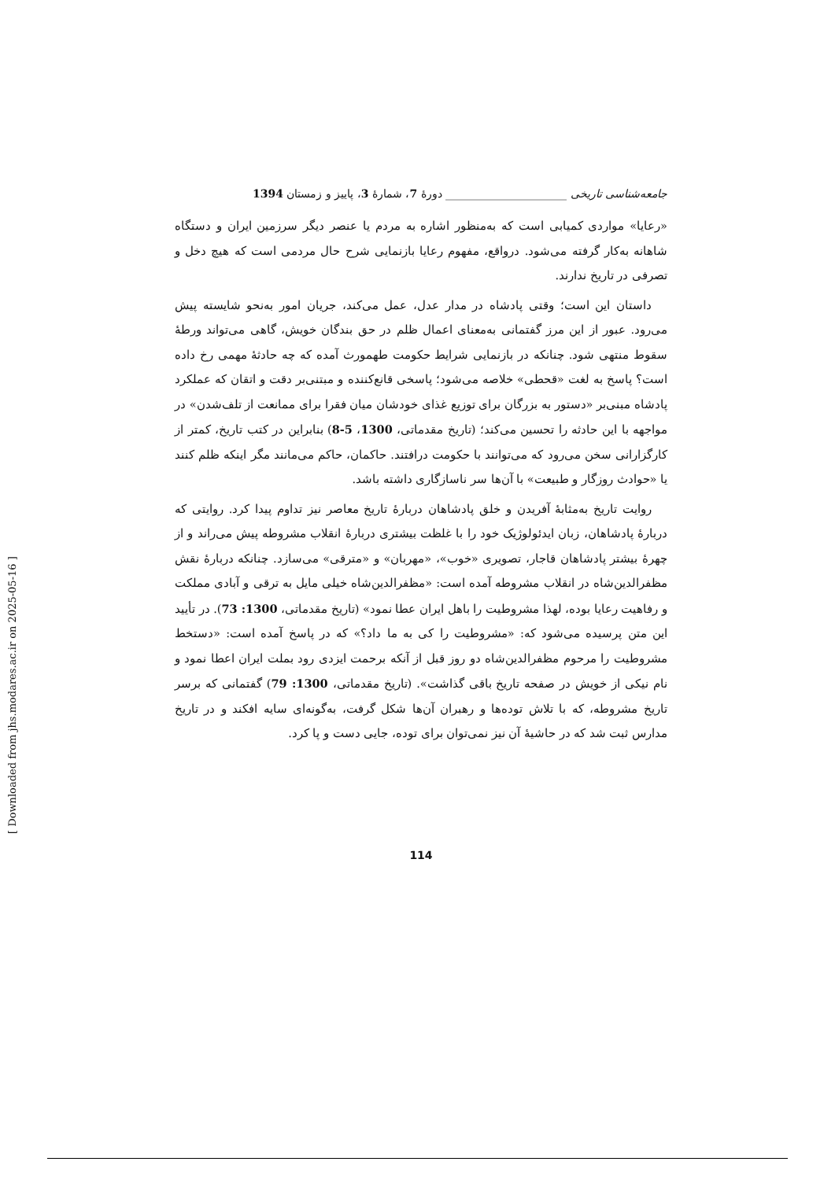جامعه‌شناسی تاریخی ______________________ دورۀ 7، شمارۀ 3، پاییز و زمستان 1394
«رعایا» مواردی کمیابی است که به‌منظور اشاره به مردم یا عنصر دیگر سرزمین ایران و دستگاه شاهانه به‌کار گرفته می‌شود. درواقع، مفهوم رعایا بازنمایی شرح حال مردمی است که هیچ دخل و تصرفی در تاریخ ندارند.
داستان این است؛ وقتی پادشاه در مدار عدل، عمل می‌کند، جریان امور به‌نحو شایسته پیش می‌رود. عبور از این مرز گفتمانی به‌معنای اعمال ظلم در حق بندگان خویش، گاهی می‌تواند ورطۀ سقوط منتهی شود. چنانکه در بازنمایی شرایط حکومت طهمورث آمده که چه حادثۀ مهمی رخ داده است؟ پاسخ به لغت «قحطی» خلاصه می‌شود؛ پاسخی قانع‌کننده و مبتنی‌بر دقت و اتقان که عملکرد پادشاه مبنی‌بر «دستور به بزرگان برای توزیع غذای خودشان میان فقرا برای ممانعت از تلف‌شدن» در مواجهه با این حادثه را تحسین می‌کند؛ (تاریخ مقدماتی، 1300، 5-8) بنابراین در کتب تاریخ، کمتر از کارگزارانی سخن می‌رود که می‌توانند با حکومت درافتند. حاکمان، حاکم می‌مانند مگر اینکه ظلم کنند یا «حوادث روزگار و طبیعت» با آن‌ها سر ناسازگاری داشته باشد.
روایت تاریخ به‌مثابۀ آفریدن و خلق پادشاهان دربارۀ تاریخ معاصر نیز تداوم پیدا کرد. روایتی که دربارۀ پادشاهان، زبان ایدئولوژیک خود را با غلظت بیشتری دربارۀ انقلاب مشروطه پیش می‌راند و از چهرۀ بیشتر پادشاهان قاجار، تصویری «خوب»، «مهربان» و «مترقی» می‌سازد. چنانکه دربارۀ نقش مظفرالدین‌شاه در انقلاب مشروطه آمده است: «مظفرالدین‌شاه خیلی مایل به ترقی و آبادی مملکت و رفاهیت رعایا بوده، لهذا مشروطیت را باهل ایران عطا نمود» (تاریخ مقدماتی، 1300: 73). در تأیید این متن پرسیده می‌شود که: «مشروطیت را کی به ما داد؟» که در پاسخ آمده است: «دستخط مشروطیت را مرحوم مظفرالدین‌شاه دو روز قبل از آنکه برحمت ایزدی رود بملت ایران اعطا نمود و نام نیکی از خویش در صفحه تاریخ باقی گذاشت». (تاریخ مقدماتی، 1300: 79) گفتمانی که برسر تاریخ مشروطه، که با تلاش توده‌ها و رهبران آن‌ها شکل گرفت، به‌گونه‌ای سایه افکند و در تاریخ مدارس ثبت شد که در حاشیۀ آن نیز نمی‌توان برای توده، جایی دست و پا کرد.
114
[ Downloaded from jhs.modares.ac.ir on 2025-05-16 ]